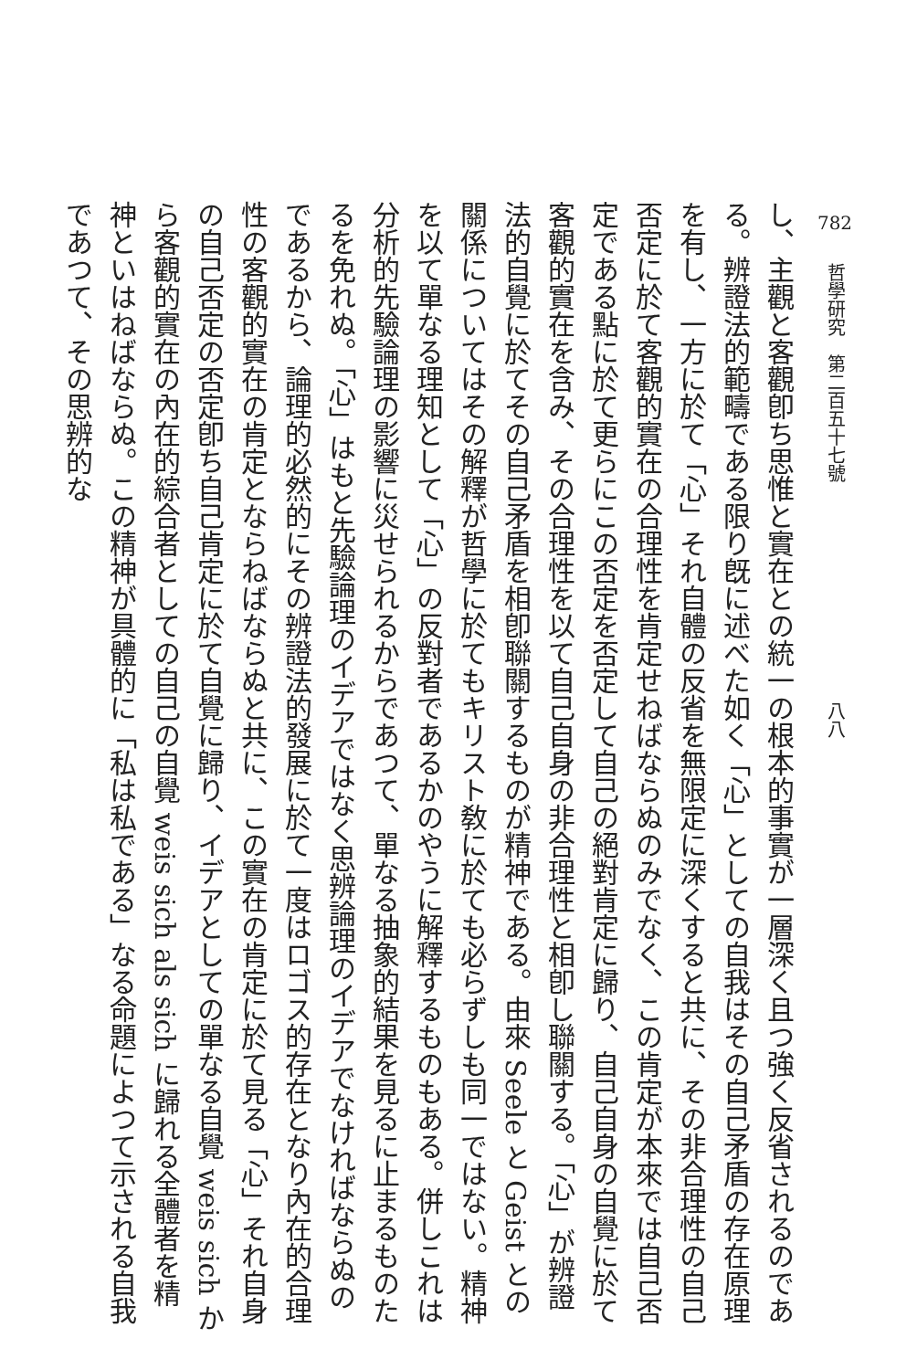782　哲學研究　第二百五十七號　　　　　　　　　　　　八八
し、主觀と客觀卽ち思惟と實在との統一の根本的事實が一層深く且つ強く反省されるのである。辨證法的範疇である限り旣に述べた如く「心」としての自我はその自己矛盾の存在原理を有し、一方に於て「心」それ自體の反省を無限定に深くすると共に、その非合理性の自己否定に於て客觀的實在の合理性を肯定せねばならぬのみでなく、この肯定が本來では自己否定である點に於て更らにこの否定を否定して自己の絕對肯定に歸り、自己自身の自覺に於て客觀的實在を含み、その合理性を以て自己自身の非合理性と相卽し聯關する。「心」が辨證法的自覺に於てその自己矛盾を相卽聯關するものが精神である。由來 Seele と Geist との關係についてはその解釋が哲學に於てもキリスト敎に於ても必らずしも同一ではない。精神を以て單なる理知として「心」の反對者であるかのやうに解釋するものもある。併しこれは分析的先驗論理の影響に災せられるからであつて、單なる抽象的結果を見るに止まるものたるを免れぬ。「心」はもと先驗論理のイデアではなく思辨論理のイデアでなければならぬのであるから、論理的必然的にその辨證法的發展に於て一度はロゴス的存在となり內在的合理性の客觀的實在の肯定とならねばならぬと共に、この實在の肯定に於て見る「心」それ自身の自己否定の否定卽ち自己肯定に於て自覺に歸り、イデアとしての單なる自覺 weis sich から客觀的實在の內在的綜合者としての自己の自覺 weis sich als sich に歸れる全體者を精神といはねばならぬ。この精神が具體的に「私は私である」なる命題によつて示される自我であつて、その思辨的な